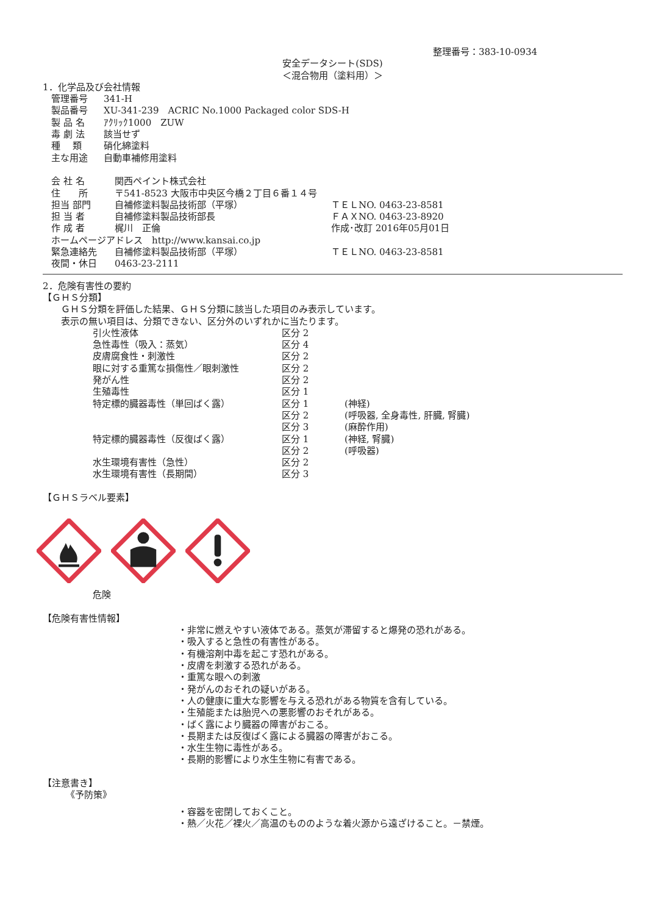整理番号：383-10-0934
安全データシート(SDS)
＜混合物用（塗料用）＞
1．化学品及び会社情報
| 管理番号 | 341-H |
| 製品番号 | XU-341-239 ACRIC No.1000 Packaged color SDS-H |
| 製 品 名 | ｱｸﾘｯｸ1000 ZUW |
| 毒 劇 法 | 該当せず |
| 種 類 | 硝化綿塗料 |
| 主な用途 | 自動車補修用塗料 |
| 会 社 名 | 関西ペイント株式会社 | |
| 住 所 | 〒541-8523 大阪市中央区今橋２丁目６番１４号 | |
| 担当 部門 | 自補修塗料製品技術部（平塚） | ＴＥＬNO. 0463-23-8581 |
| 担 当 者 | 自補修塗料製品技術部長 | ＦＡＸNO. 0463-23-8920 |
| 作 成 者 | 梶川 正倫 | 作成･改訂 2016年05月01日 |
| ホームページアドレス http://www.kansai.co.jp | | |
| 緊急連絡先 | 自補修塗料製品技術部（平塚） | ＴＥＬNO. 0463-23-8581 |
| 夜間・休日 | 0463-23-2111 | |
2．危険有害性の要約
【ＧＨＳ分類】
ＧＨＳ分類を評価した結果、ＧＨＳ分類に該当した項目のみ表示しています。
表示の無い項目は、分類できない、区分外のいずれかに当たります。
| 引火性液体 | 区分 2 | |
| 急性毒性（吸入：蒸気） | 区分 4 | |
| 皮膚腐食性・刺激性 | 区分 2 | |
| 眼に対する重篤な損傷性／眼刺激性 | 区分 2 | |
| 発がん性 | 区分 2 | |
| 生殖毒性 | 区分 1 | |
| 特定標的臓器毒性（単回ばく露） | 区分 1 | (神経) |
| | 区分 2 | (呼吸器, 全身毒性, 肝臓, 腎臓) |
| | 区分 3 | (麻酔作用) |
| 特定標的臓器毒性（反復ばく露） | 区分 1 | (神経, 腎臓) |
| | 区分 2 | (呼吸器) |
| 水生環境有害性（急性） | 区分 2 | |
| 水生環境有害性（長期間） | 区分 3 | |
【ＧＨＳラベル要素】
危険
【危険有害性情報】
・非常に燃えやすい液体である。蒸気が滞留すると爆発の恐れがある。
・吸入すると急性の有害性がある。
・有機溶剤中毒を起こす恐れがある。
・皮膚を刺激する恐れがある。
・重篤な眼への刺激
・発がんのおそれの疑いがある。
・人の健康に重大な影響を与える恐れがある物質を含有している。
・生殖能または胎児への悪影響のおそれがある。
・ばく露により臓器の障害がおこる。
・長期または反復ばく露による臓器の障害がおこる。
・水生生物に毒性がある。
・長期的影響により水生生物に有害である。
【注意書き】
《予防策》
・容器を密閉しておくこと。
・熱／火花／裸火／高温のもののような着火源から遠ざけること。－禁煙。